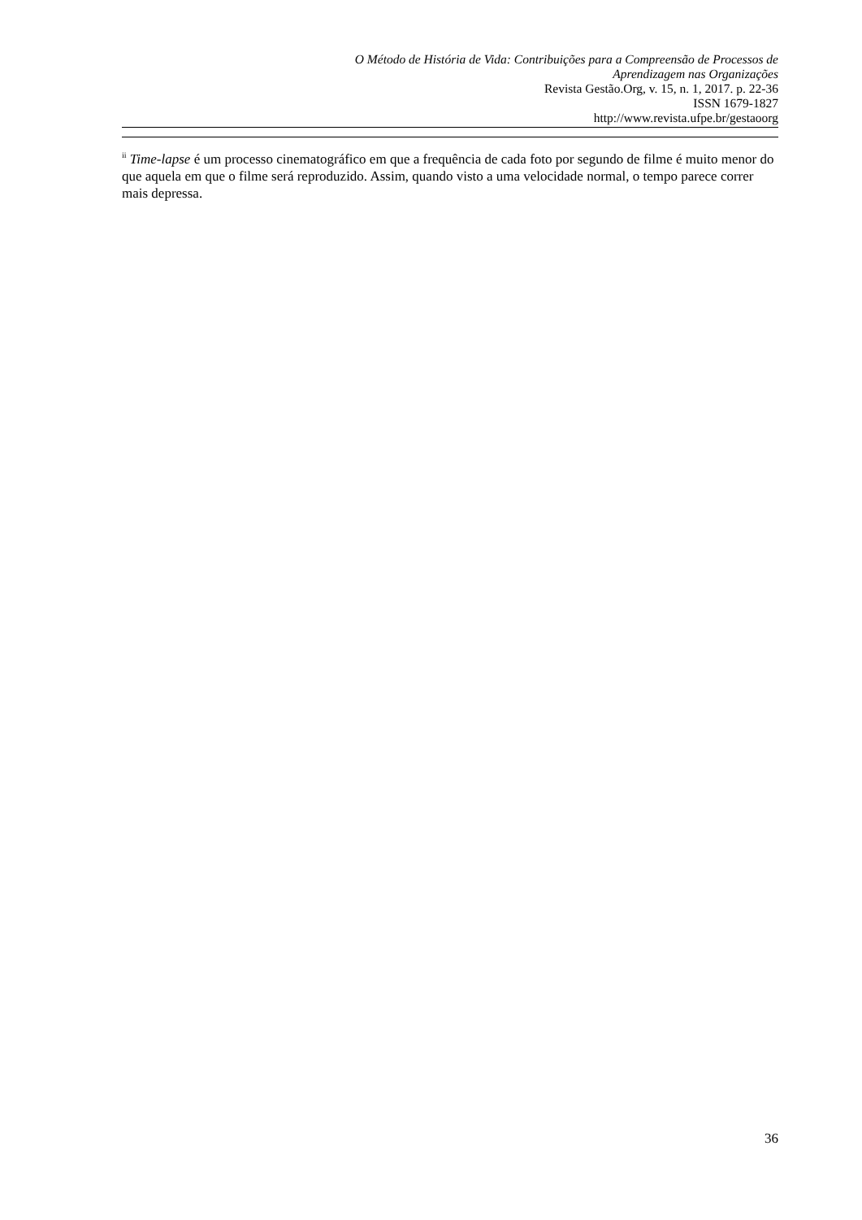O Método de História de Vida: Contribuições para a Compreensão de Processos de
Aprendizagem nas Organizações
Revista Gestão.Org, v. 15, n. 1, 2017. p. 22-36
ISSN 1679-1827
http://www.revista.ufpe.br/gestaoorg
<sup>ii</sup> Time-lapse é um processo cinematográfico em que a frequência de cada foto por segundo de filme é muito menor do que aquela em que o filme será reproduzido. Assim, quando visto a uma velocidade normal, o tempo parece correr mais depressa.
36